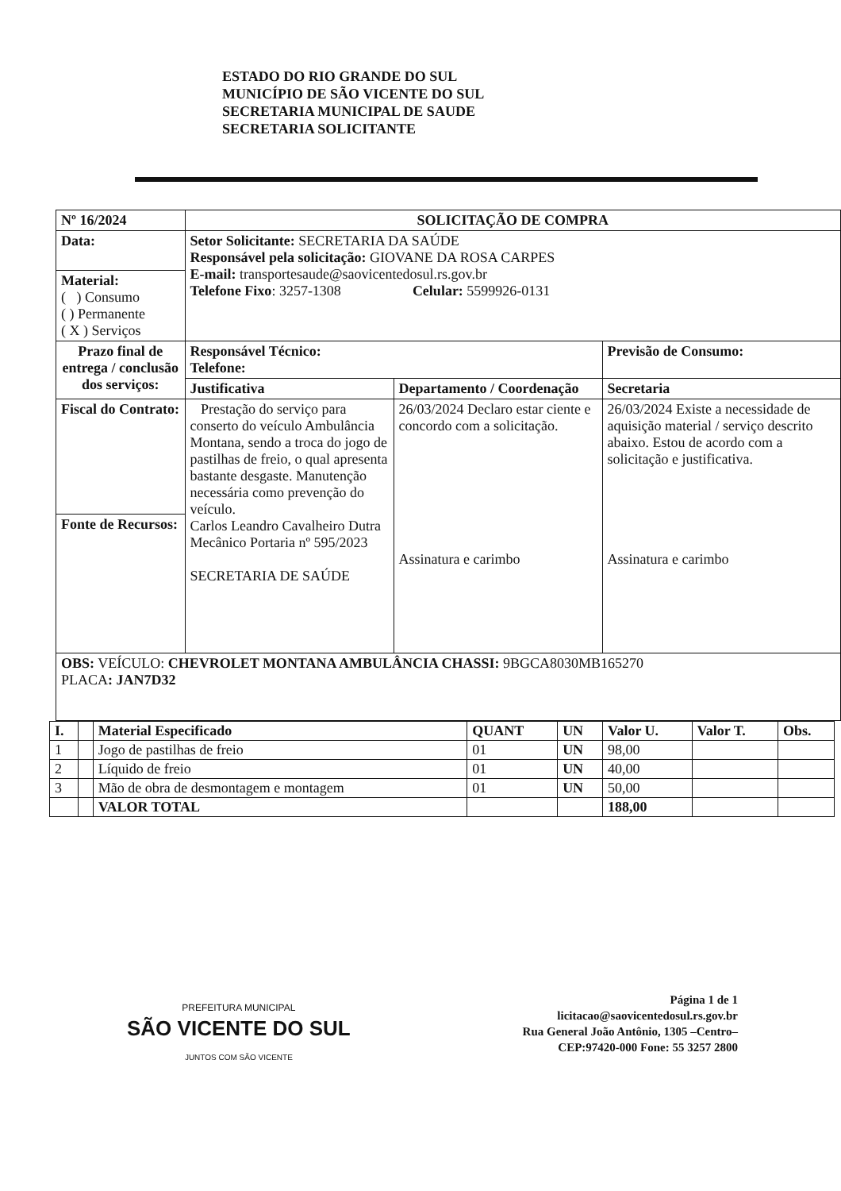ESTADO DO RIO GRANDE DO SUL
MUNICÍPIO DE SÃO VICENTE DO SUL
SECRETARIA MUNICIPAL DE SAUDE
SECRETARIA SOLICITANTE
| Nº 16/2024 | SOLICITAÇÃO DE COMPRA | | |
| Data: | Setor Solicitante: SECRETARIA DA SAÚDE Responsável pela solicitação: GIOVANE DA ROSA CARPES E-mail: transportesaude@saovicentedosul.rs.gov.br Telefone Fixo : 3257-1308 Celular: 5599926-0131 | | |
| Material: ( ) Consumo ( ) Permanente ( X ) Serviços | | | |
| Prazo final de entrega / conclusão dos serviços: | Responsável Técnico: Telefone: | | Previsão de Consumo: |
| | Justificativa | Departamento / Coordenação | Secretaria |
| | Prestação do serviço para conserto do veículo Ambulância Montana, sendo a troca do jogo de pastilhas de freio, o qual apresenta bastante desgaste. Manutenção necessária como prevenção do veículo. Carlos Leandro Cavalheiro Dutra Mecânico Portaria nº 595/2023 SECRETARIA DE SAÚDE | 26/03/2024 Declaro estar ciente e concordo com a solicitação. Assinatura e carimbo | 26/03/2024 Existe a necessidade de aquisição material / serviço descrito abaixo. Estou de acordo com a solicitação e justificativa. Assinatura e carimbo |
| Fiscal do Contrato: | | | |
| Fonte de Recursos: | | | |
| OBS: VEÍCULO: CHEVROLET MONTANA AMBULÂNCIA CHASSI: 9BGCA8030MB165270 PLACA : JAN7D32 | | | |
| I. | | Material Especificado | QUANT | UN | Valor U. | Valor T. | Obs. |
| --- | --- | --- | --- | --- | --- | --- | --- |
| 1 | | Jogo de pastilhas de freio | 01 | UN | 98,00 | | |
| 2 | | Líquido de freio | 01 | UN | 40,00 | | |
| 3 | | Mão de obra de desmontagem e montagem | 01 | UN | 50,00 | | |
| | | VALOR TOTAL | | | 188,00 | | |
PREFEITURA MUNICIPAL
SÃO VICENTE DO SUL
JUNTOS COM SÃO VICENTE
Página 1 de 1
licitacao@saovicentedosul.rs.gov.br
Rua General João Antônio, 1305 –Centro–
CEP:97420-000 Fone: 55 3257 2800